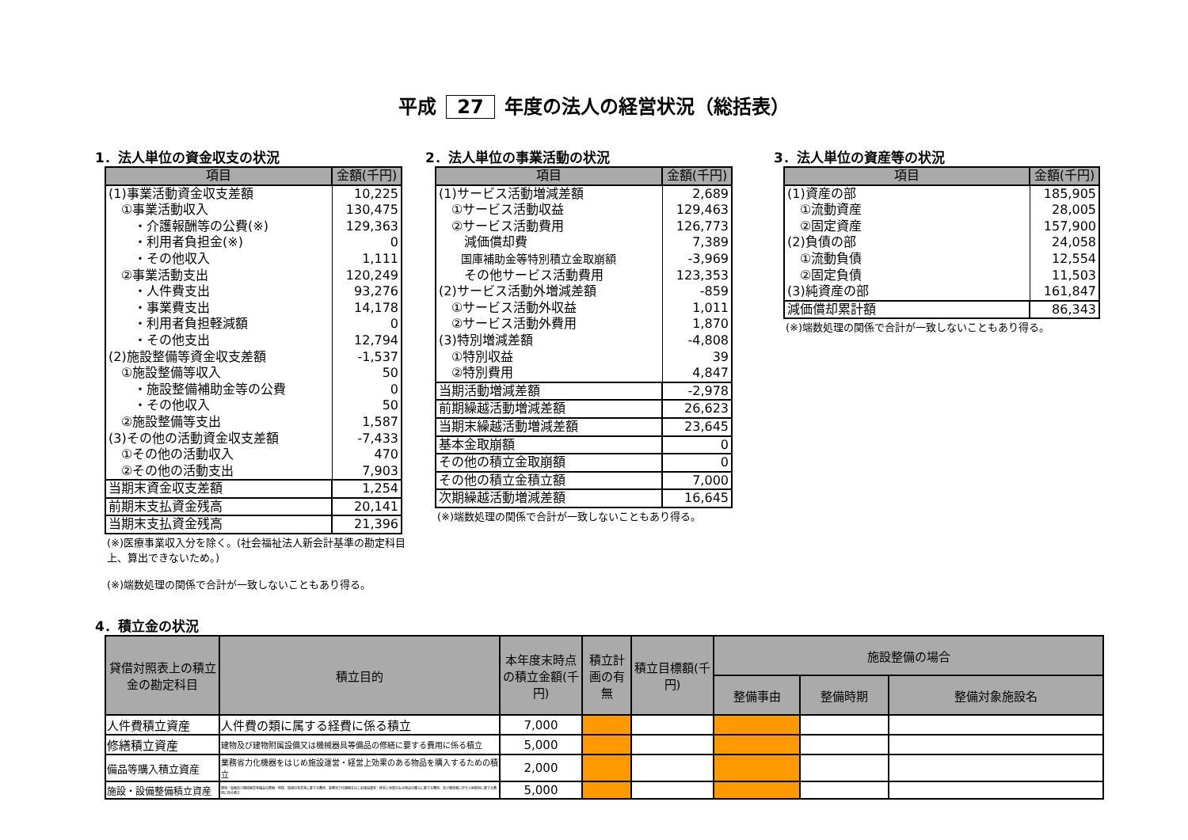平成 27 年度の法人の経営状況（総括表）
1．法人単位の資金収支の状況
| 項目 | 金額(千円) |
| --- | --- |
| (1)事業活動資金収支差額 | 10,225 |
| ①事業活動収入 | 130,475 |
| ・介護報酬等の公費(※) | 129,363 |
| ・利用者負担金(※) | 0 |
| ・その他収入 | 1,111 |
| ②事業活動支出 | 120,249 |
| ・人件費支出 | 93,276 |
| ・事業費支出 | 14,178 |
| ・利用者負担軽減額 | 0 |
| ・その他支出 | 12,794 |
| (2)施設整備等資金収支差額 | -1,537 |
| ①施設整備等収入 | 50 |
| ・施設整備補助金等の公費 | 0 |
| ・その他収入 | 50 |
| ②施設整備等支出 | 1,587 |
| (3)その他の活動資金収支差額 | -7,433 |
| ①その他の活動収入 | 470 |
| ②その他の活動支出 | 7,903 |
| 当期末資金収支差額 | 1,254 |
| 前期末支払資金残高 | 20,141 |
| 当期末支払資金残高 | 21,396 |
(※)医療事業収入分を除く。(社会福祉法人新会計基準の勘定科目上、算出できないため。)
(※)端数処理の関係で合計が一致しないこともあり得る。
2．法人単位の事業活動の状況
| 項目 | 金額(千円) |
| --- | --- |
| (1)サービス活動増減差額 | 2,689 |
| ①サービス活動収益 | 129,463 |
| ②サービス活動費用 | 126,773 |
| 減価償却費 | 7,389 |
| 国庫補助金等特別積立金取崩額 | -3,969 |
| その他サービス活動費用 | 123,353 |
| (2)サービス活動外増減差額 | -859 |
| ①サービス活動外収益 | 1,011 |
| ②サービス活動外費用 | 1,870 |
| (3)特別増減差額 | -4,808 |
| ①特別収益 | 39 |
| ②特別費用 | 4,847 |
| 当期活動増減差額 | -2,978 |
| 前期繰越活動増減差額 | 26,623 |
| 当期末繰越活動増減差額 | 23,645 |
| 基本金取崩額 | 0 |
| その他の積立金取崩額 | 0 |
| その他の積立金積立額 | 7,000 |
| 次期繰越活動増減差額 | 16,645 |
(※)端数処理の関係で合計が一致しないこともあり得る。
3．法人単位の資産等の状況
| 項目 | 金額(千円) |
| --- | --- |
| (1)資産の部 | 185,905 |
| ①流動資産 | 28,005 |
| ②固定資産 | 157,900 |
| (2)負債の部 | 24,058 |
| ①流動負債 | 12,554 |
| ②固定負債 | 11,503 |
| (3)純資産の部 | 161,847 |
| 減価償却累計額 | 86,343 |
(※)端数処理の関係で合計が一致しないこともあり得る。
4．積立金の状況
| 貸借対照表上の積立金の勘定科目 | 積立目的 | 本年度末時点の積立金額(千円) | 積立計画の有無 | 積立目標額(千円) | 施設整備の場合 | | |
| --- | --- | --- | --- | --- | --- | --- | --- |
| | | | | | 整備事由 | 整備時期 | 整備対象施設名 |
| 人件費積立資産 | 人件費の類に属する経費に係る積立 | 7,000 | | | | | |
| 修繕積立資産 | 建物及び建物附属設備又は機械器具等備品の修繕に要する費用に係る積立 | 5,000 | | | | | |
| 備品等購入積立資産 | 業務省力化機器をはじめ施設運営・経営上効果のある物品を購入するための積立 | 2,000 | | | | | |
| 施設・設備整備積立資産 | 建物・設備及び機械器具等備品の整備・修繕、環境の改善等に要する費用、業務省力化機器をはじめ施設運営・経営上効果のある物品の購入に要する費用、及び増改築に伴う土地取得に要する費用に係る積立 | 5,000 | | | | | |